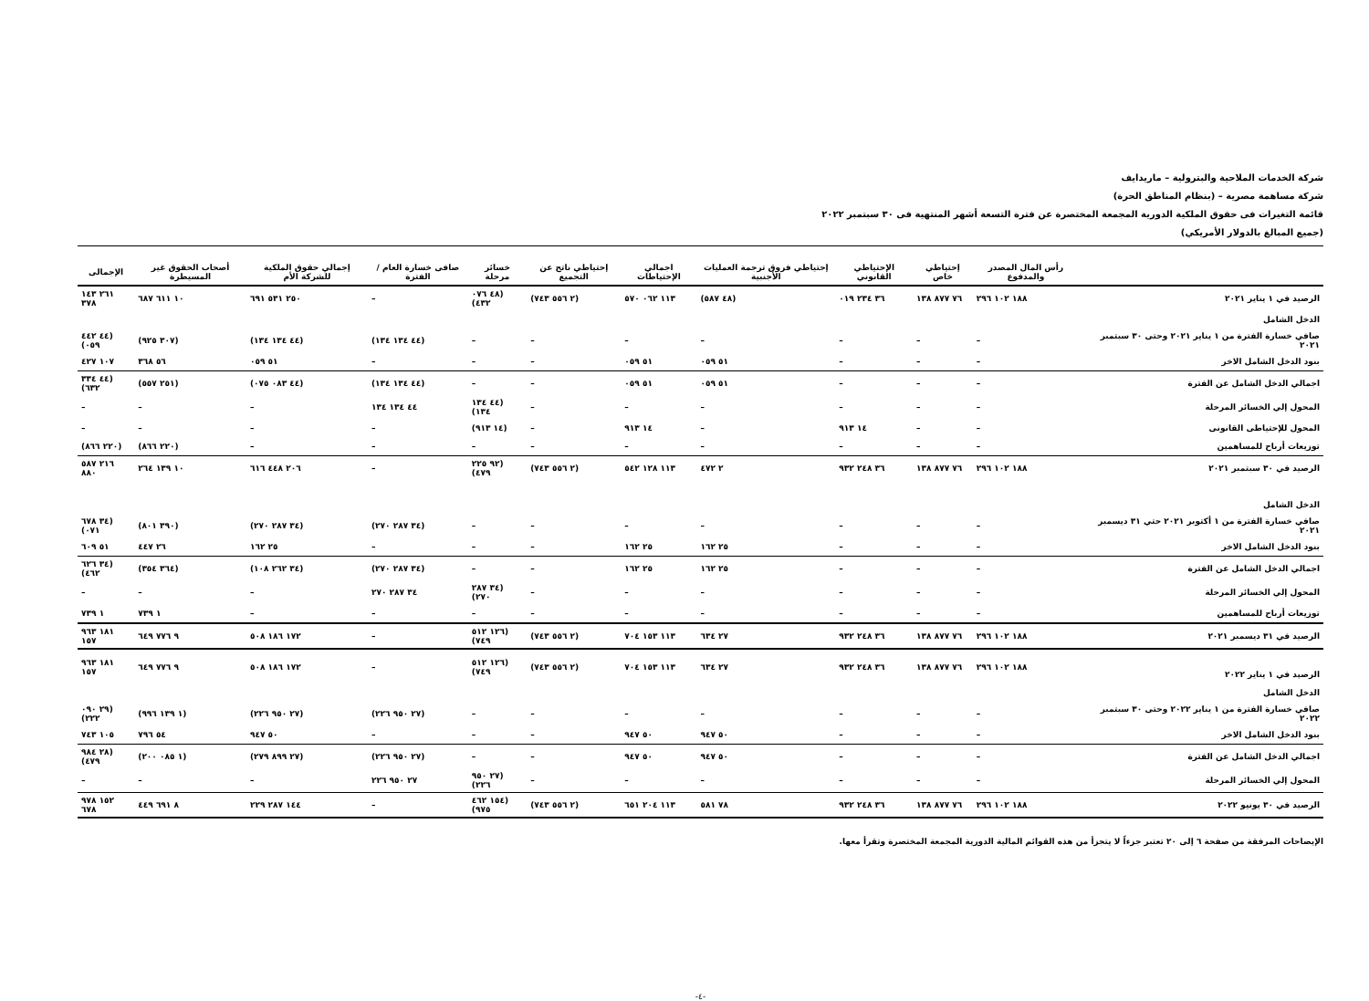شركة الخدمات الملاحية والبترولية – ماريدايف
شركة مساهمة مصرية – (بنظام المناطق الحرة)
قائمة التغيرات فى حقوق الملكية الدورية المجمعة المختصرة عن فترة التسعة أشهر المنتهية فى ٣٠ سبتمبر ٢٠٢٢
(جميع المبالغ بالدولار الأمريكي)
| | رأس المال المصدر والمدفوع | إحتياطي خاص | الإحتياطي القانوني | إحتياطي فروق ترجمة العمليات الأجنبية | اجمالي الإحتياطات | إحتياطي ناتج عن التجميع | خسائر مرحلة | صافى خسارة العام / الفترة | إجمالي حقوق الملكية للشركة الأم | أصحاب الحقوق غير المسيطرة | الإجمالى |
| --- | --- | --- | --- | --- | --- | --- | --- | --- | --- | --- | --- |
| الرصيد في ١ يناير ٢٠٢١ | ١٨٨ ١٠٢ ٢٩٦ | ٧٦ ٨٧٧ ١٣٨ | ٣٦ ٢٣٤ ٠١٩ | (٤٨ ٥٨٧) | ١١٣ ٠٦٢ ٥٧٠ | (٢ ٥٥٦ ٧٤٣) | (٤٨ ٠٧٦ ٤٣٢) | – | ٢٥٠ ٥٣١ ٦٩١ | ١٠ ٦١١ ٦٨٧ | ٢٦١ ١٤٣ ٣٧٨ |
| الدخل الشامل | | | | | | | | | | | |
| صافي خسارة الفترة من ١ يناير ٢٠٢١ وحتى ٣٠ سبتمبر ٢٠٢١ | – | – | – | – | – | – | – | (٤٤ ١٣٤ ١٣٤) | (٤٤ ١٣٤ ١٣٤) | (٣٠٧ ٩٢٥) | (٤٤ ٤٤٢ ٠٥٩) |
| بنود الدخل الشامل الاخر | – | – | – | ٥١ ٠٥٩ | ٥١ ٠٥٩ | – | – | – | ٥١ ٠٥٩ | ٥٦ ٣٦٨ | ١٠٧ ٤٢٧ |
| اجمالي الدخل الشامل عن الفترة | – | – | – | ٥١ ٠٥٩ | ٥١ ٠٥٩ | – | – | (٤٤ ١٣٤ ١٣٤) | (٤٤ ٠٨٣ ٠٧٥) | (٢٥١ ٥٥٧) | (٤٤ ٣٣٤ ٦٣٢) |
| المحول إلي الخسائر المرحلة | – | – | – | – | – | – | (٤٤ ١٣٤ ١٣٤) | ٤٤ ١٣٤ ١٣٤ | – | – | – |
| المحول للإحتياطى القانونى | – | – | ١٤ ٩١٣ | – | ١٤ ٩١٣ | – | (١٤ ٩١٣) | – | – | – | – |
| توزيعات أرباح للمساهمين | – | – | – | – | – | – | – | – | – | (٢٢٠ ٨٦٦) | (٢٢٠ ٨٦٦) |
| الرصيد في ٣٠ سبتمبر ٢٠٢١ | ١٨٨ ١٠٢ ٢٩٦ | ٧٦ ٨٧٧ ١٣٨ | ٣٦ ٢٤٨ ٩٣٢ | ٢ ٤٧٢ | ١١٣ ١٢٨ ٥٤٢ | (٢ ٥٥٦ ٧٤٣) | (٩٢ ٢٢٥ ٤٧٩) | – | ٢٠٦ ٤٤٨ ٦١٦ | ١٠ ١٣٩ ٢٦٤ | ٢١٦ ٥٨٧ ٨٨٠ |
| الدخل الشامل | | | | | | | | | | | |
| صافي خسارة الفترة من ١ أكتوبر ٢٠٢١ حتي ٣١ ديسمبر ٢٠٢١ | – | – | – | – | – | – | – | (٣٤ ٢٨٧ ٢٧٠) | (٣٤ ٢٨٧ ٢٧٠) | (٣٩٠ ٨٠١) | (٣٤ ٦٧٨ ٠٧١) |
| بنود الدخل الشامل الاخر | – | – | – | ٢٥ ١٦٢ | ٢٥ ١٦٢ | – | – | – | ٢٥ ١٦٢ | ٢٦ ٤٤٧ | ٥١ ٦٠٩ |
| اجمالي الدخل الشامل عن الفترة | – | – | – | ٢٥ ١٦٢ | ٢٥ ١٦٢ | – | – | (٣٤ ٢٨٧ ٢٧٠) | (٣٤ ٢٦٢ ١٠٨) | (٣٦٤ ٣٥٤) | (٣٤ ٦٢٦ ٤٦٢) |
| المحول إلي الخسائر المرحلة | – | – | – | – | – | – | (٣٤ ٢٨٧ ٢٧٠) | ٣٤ ٢٨٧ ٢٧٠ | – | – | – |
| توزيعات أرباح للمساهمين | – | – | – | – | – | – | – | – | – | ١ ٧٣٩ | ١ ٧٣٩ |
| الرصيد في ٣١ ديسمبر ٢٠٢١ | ١٨٨ ١٠٢ ٢٩٦ | ٧٦ ٨٧٧ ١٣٨ | ٣٦ ٢٤٨ ٩٣٢ | ٢٧ ٦٣٤ | ١١٣ ١٥٣ ٧٠٤ | (٢ ٥٥٦ ٧٤٣) | (١٢٦ ٥١٢ ٧٤٩) | – | ١٧٢ ١٨٦ ٥٠٨ | ٩ ٧٧٦ ٦٤٩ | ١٨١ ٩٦٣ ١٥٧ |
| الرصيد في ١ يناير ٢٠٢٢ | ١٨٨ ١٠٢ ٢٩٦ | ٧٦ ٨٧٧ ١٣٨ | ٣٦ ٢٤٨ ٩٣٢ | ٢٧ ٦٣٤ | ١١٣ ١٥٣ ٧٠٤ | (٢ ٥٥٦ ٧٤٣) | (١٢٦ ٥١٢ ٧٤٩) | – | ١٧٢ ١٨٦ ٥٠٨ | ٩ ٧٧٦ ٦٤٩ | ١٨١ ٩٦٣ ١٥٧ |
| الدخل الشامل | | | | | | | | | | | |
| صافي خسارة الفترة من ١ يناير ٢٠٢٢ وحتى ٣٠ سبتمبر ٢٠٢٢ | – | – | – | – | – | – | – | (٢٧ ٩٥٠ ٢٢٦) | (٢٧ ٩٥٠ ٢٢٦) | (١ ١٣٩ ٩٩٦) | (٢٩ ٠٩٠ ٢٢٢) |
| بنود الدخل الشامل الاخر | – | – | – | ٥٠ ٩٤٧ | ٥٠ ٩٤٧ | – | – | – | ٥٠ ٩٤٧ | ٥٤ ٧٩٦ | ١٠٥ ٧٤٣ |
| اجمالي الدخل الشامل عن الفترة | – | – | – | ٥٠ ٩٤٧ | ٥٠ ٩٤٧ | – | – | (٢٧ ٩٥٠ ٢٢٦) | (٢٧ ٨٩٩ ٢٧٩) | (١ ٠٨٥ ٢٠٠) | (٢٨ ٩٨٤ ٤٧٩) |
| المحول إلي الخسائر المرحلة | – | – | – | – | – | – | (٢٧ ٩٥٠ ٢٢٦) | ٢٧ ٩٥٠ ٢٢٦ | – | – | – |
| الرصيد في ٣٠ يونيو ٢٠٢٢ | ١٨٨ ١٠٢ ٢٩٦ | ٧٦ ٨٧٧ ١٣٨ | ٣٦ ٢٤٨ ٩٣٢ | ٧٨ ٥٨١ | ١١٣ ٢٠٤ ٦٥١ | (٢ ٥٥٦ ٧٤٣) | (١٥٤ ٤٦٢ ٩٧٥) | – | ١٤٤ ٢٨٧ ٢٢٩ | ٨ ٦٩١ ٤٤٩ | ١٥٢ ٩٧٨ ٦٧٨ |
الإيضاحات المرفقة من صفحة ٦ إلى ٢٠ تعتبر جزءاً لا يتجزأ من هذه القوائم المالية الدورية المجمعة المختصرة وتقرأ معها.
-٤-